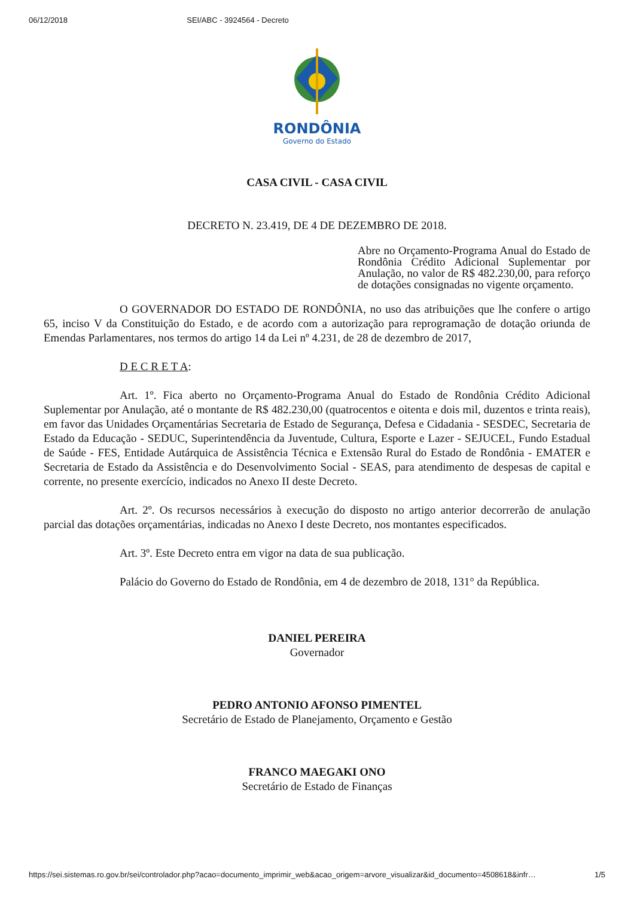06/12/2018 SEI/ABC - 3924564 - Decreto
RONDÔNIA
Governo do Estado
CASA CIVIL - CASA CIVIL
DECRETO N. 23.419, DE 4 DE DEZEMBRO DE 2018.
Abre no Orçamento-Programa Anual do Estado de Rondônia Crédito Adicional Suplementar por Anulação, no valor de R$ 482.230,00, para reforço de dotações consignadas no vigente orçamento.
O GOVERNADOR DO ESTADO DE RONDÔNIA, no uso das atribuições que lhe confere o artigo 65, inciso V da Constituição do Estado, e de acordo com a autorização para reprogramação de dotação oriunda de Emendas Parlamentares, nos termos do artigo 14 da Lei nº 4.231, de 28 de dezembro de 2017,
D E C R E T A:
Art. 1º. Fica aberto no Orçamento-Programa Anual do Estado de Rondônia Crédito Adicional Suplementar por Anulação, até o montante de R$ 482.230,00 (quatrocentos e oitenta e dois mil, duzentos e trinta reais), em favor das Unidades Orçamentárias Secretaria de Estado de Segurança, Defesa e Cidadania - SESDEC, Secretaria de Estado da Educação - SEDUC, Superintendência da Juventude, Cultura, Esporte e Lazer - SEJUCEL, Fundo Estadual de Saúde - FES, Entidade Autárquica de Assistência Técnica e Extensão Rural do Estado de Rondônia - EMATER e Secretaria de Estado da Assistência e do Desenvolvimento Social - SEAS, para atendimento de despesas de capital e corrente, no presente exercício, indicados no Anexo II deste Decreto.
Art. 2º. Os recursos necessários à execução do disposto no artigo anterior decorrerão de anulação parcial das dotações orçamentárias, indicadas no Anexo I deste Decreto, nos montantes especificados.
Art. 3º. Este Decreto entra em vigor na data de sua publicação.
Palácio do Governo do Estado de Rondônia, em 4 de dezembro de 2018, 131° da República.
DANIEL PEREIRA
Governador
PEDRO ANTONIO AFONSO PIMENTEL
Secretário de Estado de Planejamento, Orçamento e Gestão
FRANCO MAEGAKI ONO
Secretário de Estado de Finanças
https://sei.sistemas.ro.gov.br/sei/controlador.php?acao=documento_imprimir_web&acao_origem=arvore_visualizar&id_documento=4508618&infr… 1/5